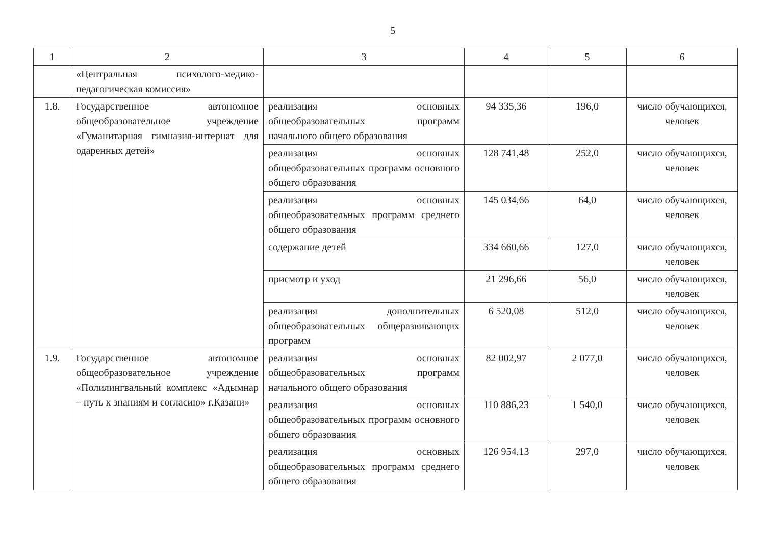5
| 1 | 2 | 3 | 4 | 5 | 6 |
| --- | --- | --- | --- | --- | --- |
| | «Центральная психолого-медико-педагогическая комиссия» | | | | |
| 1.8. | Государственное автономное общеобразовательное учреждение «Гуманитарная гимназия-интернат для одаренных детей» | реализация основных общеобразовательных программ начального общего образования | 94 335,36 | 196,0 | число обучающихся, человек |
| | | реализация основных общеобразовательных программ основного общего образования | 128 741,48 | 252,0 | число обучающихся, человек |
| | | реализация основных общеобразовательных программ среднего общего образования | 145 034,66 | 64,0 | число обучающихся, человек |
| | | содержание детей | 334 660,66 | 127,0 | число обучающихся, человек |
| | | присмотр и уход | 21 296,66 | 56,0 | число обучающихся, человек |
| | | реализация дополнительных общеобразовательных общеразвивающих программ | 6 520,08 | 512,0 | число обучающихся, человек |
| 1.9. | Государственное автономное общеобразовательное учреждение «Полилингвальный комплекс «Адымнар – путь к знаниям и согласию» г.Казани» | реализация основных общеобразовательных программ начального общего образования | 82 002,97 | 2 077,0 | число обучающихся, человек |
| | | реализация основных общеобразовательных программ основного общего образования | 110 886,23 | 1 540,0 | число обучающихся, человек |
| | | реализация основных общеобразовательных программ среднего общего образования | 126 954,13 | 297,0 | число обучающихся, человек |